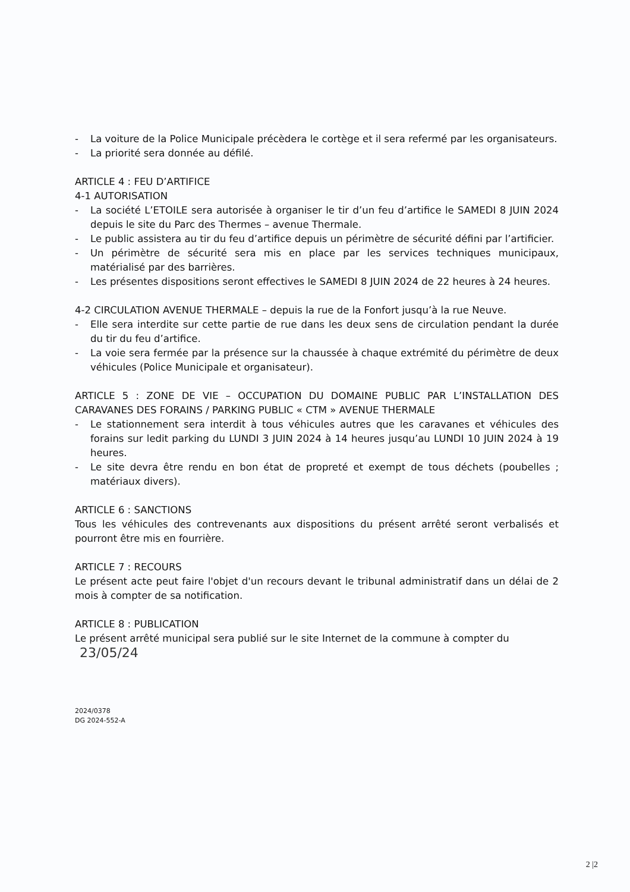- La voiture de la Police Municipale précèdera le cortège et il sera refermé par les organisateurs.
- La priorité sera donnée au défilé.
ARTICLE 4 : FEU D’ARTIFICE
4-1 AUTORISATION
- La société L’ETOILE sera autorisée à organiser le tir d’un feu d’artifice le SAMEDI 8 JUIN 2024 depuis le site du Parc des Thermes – avenue Thermale.
- Le public assistera au tir du feu d’artifice depuis un périmètre de sécurité défini par l’artificier.
- Un périmètre de sécurité sera mis en place par les services techniques municipaux, matérialisé par des barrières.
- Les présentes dispositions seront effectives le SAMEDI 8 JUIN 2024 de 22 heures à 24 heures.
4-2 CIRCULATION AVENUE THERMALE – depuis la rue de la Fonfort jusqu’à la rue Neuve.
- Elle sera interdite sur cette partie de rue dans les deux sens de circulation pendant la durée du tir du feu d’artifice.
- La voie sera fermée par la présence sur la chaussée à chaque extrémité du périmètre de deux véhicules (Police Municipale et organisateur).
ARTICLE 5 : ZONE DE VIE – OCCUPATION DU DOMAINE PUBLIC PAR L’INSTALLATION DES CARAVANES DES FORAINS / PARKING PUBLIC « CTM » AVENUE THERMALE
- Le stationnement sera interdit à tous véhicules autres que les caravanes et véhicules des forains sur ledit parking du LUNDI 3 JUIN 2024 à 14 heures jusqu’au LUNDI 10 JUIN 2024 à 19 heures.
- Le site devra être rendu en bon état de propreté et exempt de tous déchets (poubelles ; matériaux divers).
ARTICLE 6 : SANCTIONS
Tous les véhicules des contrevenants aux dispositions du présent arrêté seront verbalisés et pourront être mis en fourrière.
ARTICLE 7 : RECOURS
Le présent acte peut faire l'objet d'un recours devant le tribunal administratif dans un délai de 2 mois à compter de sa notification.
ARTICLE 8 : PUBLICATION
Le présent arrêté municipal sera publié sur le site Internet de la commune à compter du 23/05/24
2024/0378
DG 2024-552-A
2 |2